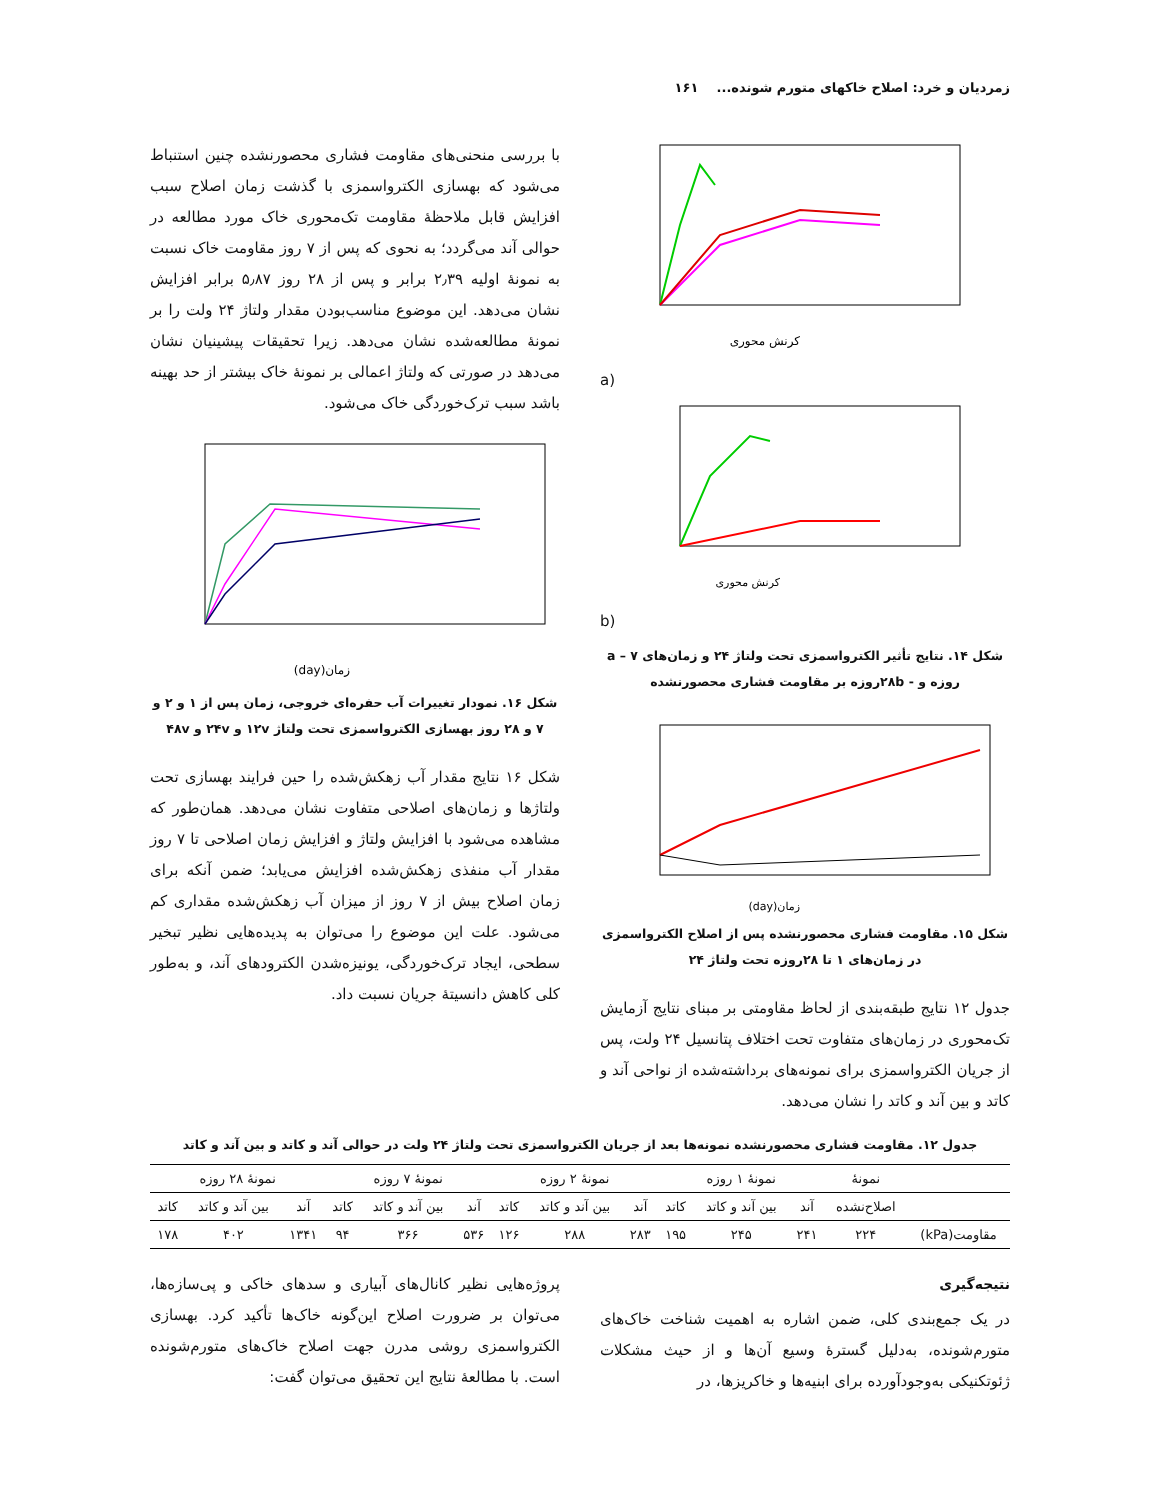زمردیان و خرد: اصلاح خاکهای متورم شونده... ۱۶۱
کرنش محوری
(a
کرنش محوری
(b
شکل ۱۴. نتایج تأثیر الکترواسمزی تحت ولتاژ ۲۴ و زمان‌های a – ۷ روزه و - ۲۸bروزه بر مقاومت فشاری محصورنشده
زمان(day)
شکل ۱۵. مقاومت فشاری محصورنشده پس از اصلاح الکترواسمزی در زمان‌های ۱ تا ۲۸روزه تحت ولتاژ ۲۴
جدول ۱۲ نتایج طبقه‌بندی از لحاظ مقاومتی بر مبنای نتایج آزمایش تک‌محوری در زمان‌های متفاوت تحت اختلاف پتانسیل ۲۴ ولت، پس از جریان الکترواسمزی برای نمونه‌های برداشته‌شده از نواحی آند و کاتد و بین آند و کاتد را نشان می‌دهد.
با بررسی منحنی‌های مقاومت فشاری محصورنشده چنین استنباط می‌شود که بهسازی الکترواسمزی با گذشت زمان اصلاح سبب افزایش قابل ملاحظهٔ مقاومت تک‌محوری خاک مورد مطالعه در حوالی آند می‌گردد؛ به نحوی که پس از ۷ روز مقاومت خاک نسبت به نمونهٔ اولیه ۲٫۳۹ برابر و پس از ۲۸ روز ۵٫۸۷ برابر افزایش نشان می‌دهد. این موضوع مناسب‌بودن مقدار ولتاژ ۲۴ ولت را بر نمونهٔ مطالعه‌شده نشان می‌دهد. زیرا تحقیقات پیشینیان نشان می‌دهد در صورتی که ولتاژ اعمالی بر نمونهٔ خاک بیشتر از حد بهینه باشد سبب ترک‌خوردگی خاک می‌شود.
زمان(day)
شکل ۱۶. نمودار تغییرات آب حفره‌ای خروجی، زمان پس از ۱ و ۲ و ۷ و ۲۸ روز بهسازی الکترواسمزی تحت ولتاژ ۱۲v و ۲۴v و ۴۸v
شکل ۱۶ نتایج مقدار آب زهکش‌شده را حین فرایند بهسازی تحت ولتاژها و زمان‌های اصلاحی متفاوت نشان می‌دهد. همان‌طور که مشاهده می‌شود با افزایش ولتاژ و افزایش زمان اصلاحی تا ۷ روز مقدار آب منفذی زهکش‌شده افزایش می‌یابد؛ ضمن آنکه برای زمان اصلاح بیش از ۷ روز از میزان آب زهکش‌شده مقداری کم می‌شود. علت این موضوع را می‌توان به پدیده‌هایی نظیر تبخیر سطحی، ایجاد ترک‌خوردگی، یونیزه‌شدن الکترودهای آند، و به‌طور کلی کاهش دانسیتهٔ جریان نسبت داد.
جدول ۱۲. مقاومت فشاری محصورنشده نمونه‌ها بعد از جریان الکترواسمزی تحت ولتاژ ۲۴ ولت در حوالی آند و کاتد و بین آند و کاتد
| | نمونهٔ | نمونهٔ ۱ روزه | | | نمونهٔ ۲ روزه | | | نمونهٔ ۷ روزه | | | نمونهٔ ۲۸ روزه | | |
| --- | --- | --- | --- | --- | --- | --- | --- | --- | --- | --- | --- | --- | --- |
| | اصلاح‌نشده | آند | بین آند و کاتد | کاتد | آند | بین آند و کاتد | کاتد | آند | بین آند و کاتد | کاتد | آند | بین آند و کاتد | کاتد |
| مقاومت(kPa) | ۲۲۴ | ۲۴۱ | ۲۴۵ | ۱۹۵ | ۲۸۳ | ۲۸۸ | ۱۲۶ | ۵۳۶ | ۳۶۶ | ۹۴ | ۱۳۴۱ | ۴۰۲ | ۱۷۸ |
نتیجه‌گیری
در یک جمع‌بندی کلی، ضمن اشاره به اهمیت شناخت خاک‌های متورم‌شونده، به‌دلیل گسترهٔ وسیع آن‌ها و از حیث مشکلات ژئوتکنیکی به‌وجودآورده برای ابنیه‌ها و خاکریزها، در
پروژه‌هایی نظیر کانال‌های آبیاری و سدهای خاکی و پی‌سازه‌ها، می‌توان بر ضرورت اصلاح این‌گونه خاک‌ها تأکید کرد. بهسازی الکترواسمزی روشی مدرن جهت اصلاح خاک‌های متورم‌شونده است. با مطالعهٔ نتایج این تحقیق می‌توان گفت: